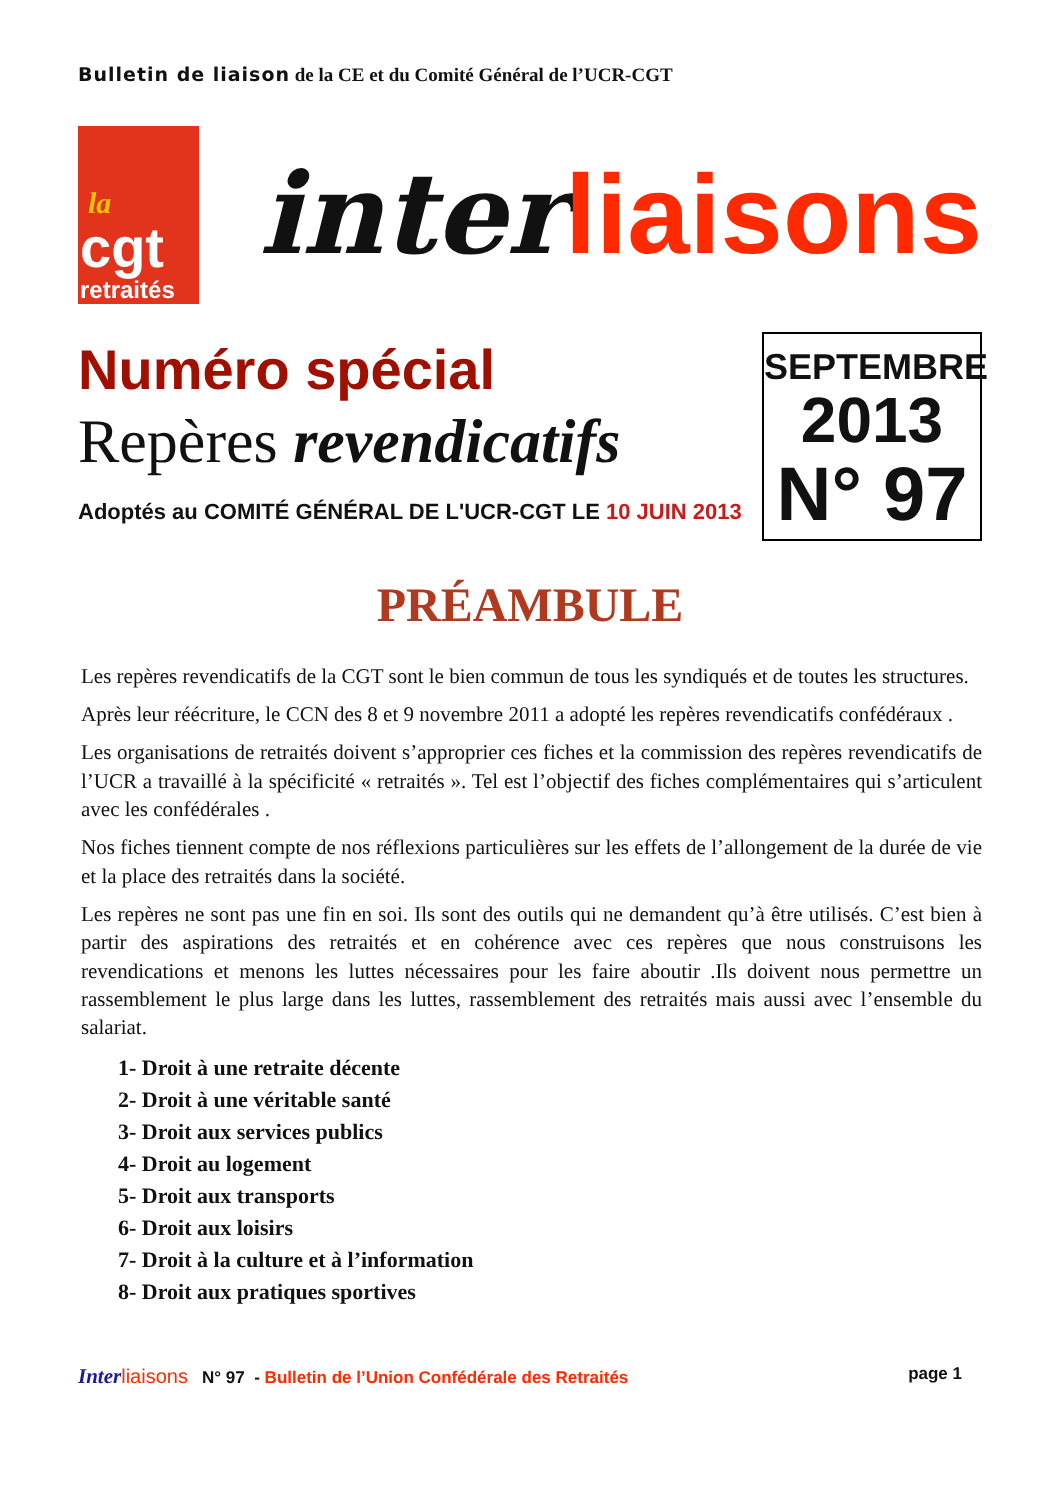Bulletin de liaison de la CE et du Comité Général de l’UCR-CGT
la
cgt
retraités
inter liaisons
Numéro spécial
Repères revendicatifs
Adoptés au COMITÉ GÉNÉRAL DE L'UCR-CGT LE 10 JUIN 2013
SEPTEMBRE
2013
N° 97
PRÉAMBULE
Les repères revendicatifs de la CGT sont le bien commun de tous les syndiqués et de toutes les structures.
Après leur réécriture, le CCN des 8 et 9 novembre 2011 a adopté les repères revendicatifs confédéraux .
Les organisations de retraités doivent s’approprier ces fiches et la commission des repères revendicatifs de l’UCR a travaillé à la spécificité « retraités ». Tel est l’objectif des fiches complémentaires qui s’articulent avec les confédérales .
Nos fiches tiennent compte de nos réflexions particulières sur les effets de l’allongement de la durée de vie et la place des retraités dans la société.
Les repères ne sont pas une fin en soi. Ils sont des outils qui ne demandent qu’à être utilisés. C’est bien à partir des aspirations des retraités et en cohérence avec ces repères que nous construisons les revendications et menons les luttes nécessaires pour les faire aboutir .Ils doivent nous permettre un rassemblement le plus large dans les luttes, rassemblement des retraités mais aussi avec l’ensemble du salariat.
1- Droit à une retraite décente
2- Droit à une véritable santé
3- Droit aux services publics
4- Droit au logement
5- Droit aux transports
6- Droit aux loisirs
7- Droit à la culture et à l’information
8- Droit aux pratiques sportives
Inter liaisons N° 97 - Bulletin de l’Union Confédérale des Retraités
page 1